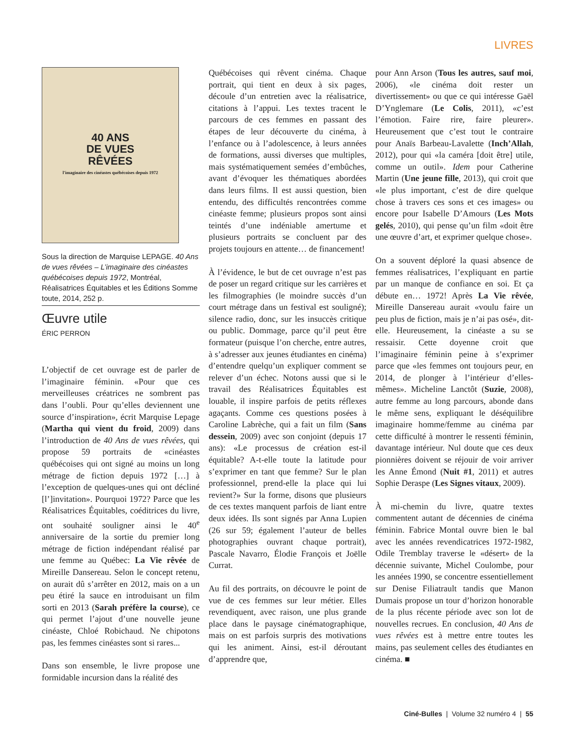LIVRES
40 ANS
DE VUES
RÊVÉES
l'imaginaire des cinéastes québécoises depuis 1972
Sous la direction de Marquise LEPAGE. 40 Ans de vues rêvées – L’imaginaire des cinéastes québécoises depuis 1972, Montréal, Réalisatrices Équitables et les Éditions Somme toute, 2014, 252 p.
Œuvre utile
ÉRIC PERRON
L’objectif de cet ouvrage est de parler de l’imaginaire féminin. «Pour que ces merveilleuses créatrices ne sombrent pas dans l’oubli. Pour qu’elles deviennent une source d’inspiration», écrit Marquise Lepage (Martha qui vient du froid, 2009) dans l’introduction de 40 Ans de vues rêvées, qui propose 59 portraits de «cinéastes québécoises qui ont signé au moins un long métrage de fiction depuis 1972 […] à l’exception de quelques-unes qui ont décliné [l’]invitation». Pourquoi 1972? Parce que les Réalisatrices Équitables, coéditrices du livre, ont souhaité souligner ainsi le 40<sup>e</sup> anniversaire de la sortie du premier long métrage de fiction indépendant réalisé par une femme au Québec: La Vie rêvée de Mireille Dansereau. Selon le concept retenu, on aurait dû s’arrêter en 2012, mais on a un peu étiré la sauce en introduisant un film sorti en 2013 (Sarah préfère la course), ce qui permet l’ajout d’une nouvelle jeune cinéaste, Chloé Robichaud. Ne chipotons pas, les femmes cinéastes sont si rares...
Dans son ensemble, le livre propose une formidable incursion dans la réalité des
Québécoises qui rêvent cinéma. Chaque portrait, qui tient en deux à six pages, découle d’un entretien avec la réalisatrice, citations à l’appui. Les textes tracent le parcours de ces femmes en passant des étapes de leur découverte du cinéma, à l’enfance ou à l’adolescence, à leurs années de formations, aussi diverses que multiples, mais systématiquement semées d’embûches, avant d’évoquer les thématiques abordées dans leurs films. Il est aussi question, bien entendu, des difficultés rencontrées comme cinéaste femme; plusieurs propos sont ainsi teintés d’une indéniable amertume et plusieurs portraits se concluent par des projets toujours en attente… de financement!
À l’évidence, le but de cet ouvrage n’est pas de poser un regard critique sur les carrières et les filmographies (le moindre succès d’un court métrage dans un festival est souligné); silence radio, donc, sur les insuccès critique ou public. Dommage, parce qu’il peut être formateur (puisque l’on cherche, entre autres, à s’adresser aux jeunes étudiantes en cinéma) d’entendre quelqu’un expliquer comment se relever d’un échec. Notons aussi que si le travail des Réalisatrices Équitables est louable, il inspire parfois de petits réflexes agaçants. Comme ces questions posées à Caroline Labrèche, qui a fait un film (Sans dessein, 2009) avec son conjoint (depuis 17 ans): «Le processus de création est-il équitable? A-t-elle toute la latitude pour s’exprimer en tant que femme? Sur le plan professionnel, prend-elle la place qui lui revient?» Sur la forme, disons que plusieurs de ces textes manquent parfois de liant entre deux idées. Ils sont signés par Anna Lupien (26 sur 59; également l’auteur de belles photographies ouvrant chaque portrait), Pascale Navarro, Élodie François et Joëlle Currat.
Au fil des portraits, on découvre le point de vue de ces femmes sur leur métier. Elles revendiquent, avec raison, une plus grande place dans le paysage cinématographique, mais on est parfois surpris des motivations qui les animent. Ainsi, est-il déroutant d’apprendre que,
pour Ann Arson (Tous les autres, sauf moi, 2006), «le cinéma doit rester un divertissement» ou que ce qui intéresse Gaël D’Ynglemare (Le Colis, 2011), «c’est l’émotion. Faire rire, faire pleurer». Heureusement que c’est tout le contraire pour Anaïs Barbeau-Lavalette (Inch’Allah, 2012), pour qui «la caméra [doit être] utile, comme un outil». Idem pour Catherine Martin (Une jeune fille, 2013), qui croit que «le plus important, c’est de dire quelque chose à travers ces sons et ces images» ou encore pour Isabelle D’Amours (Les Mots gelés, 2010), qui pense qu’un film «doit être une œuvre d’art, et exprimer quelque chose».
On a souvent déploré la quasi absence de femmes réalisatrices, l’expliquant en partie par un manque de confiance en soi. Et ça débute en… 1972! Après La Vie rêvée, Mireille Dansereau aurait «voulu faire un peu plus de fiction, mais je n’ai pas osé», dit-elle. Heureusement, la cinéaste a su se ressaisir. Cette doyenne croit que l’imaginaire féminin peine à s’exprimer parce que «les femmes ont toujours peur, en 2014, de plonger à l’intérieur d’elles-mêmes». Micheline Lanctôt (Suzie, 2008), autre femme au long parcours, abonde dans le même sens, expliquant le déséquilibre imaginaire homme/femme au cinéma par cette difficulté à montrer le ressenti féminin, davantage intérieur. Nul doute que ces deux pionnières doivent se réjouir de voir arriver les Anne Émond (Nuit #1, 2011) et autres Sophie Deraspe (Les Signes vitaux, 2009).
À mi-chemin du livre, quatre textes commentent autant de décennies de cinéma féminin. Fabrice Montal ouvre bien le bal avec les années revendicatrices 1972-1982, Odile Tremblay traverse le «désert» de la décennie suivante, Michel Coulombe, pour les années 1990, se concentre essentiellement sur Denise Filiatrault tandis que Manon Dumais propose un tour d’horizon honorable de la plus récente période avec son lot de nouvelles recrues. En conclusion, 40 Ans de vues rêvées est à mettre entre toutes les mains, pas seulement celles des étudiantes en cinéma. ■
Ciné-Bulles | Volume 32 numéro 4 | 55